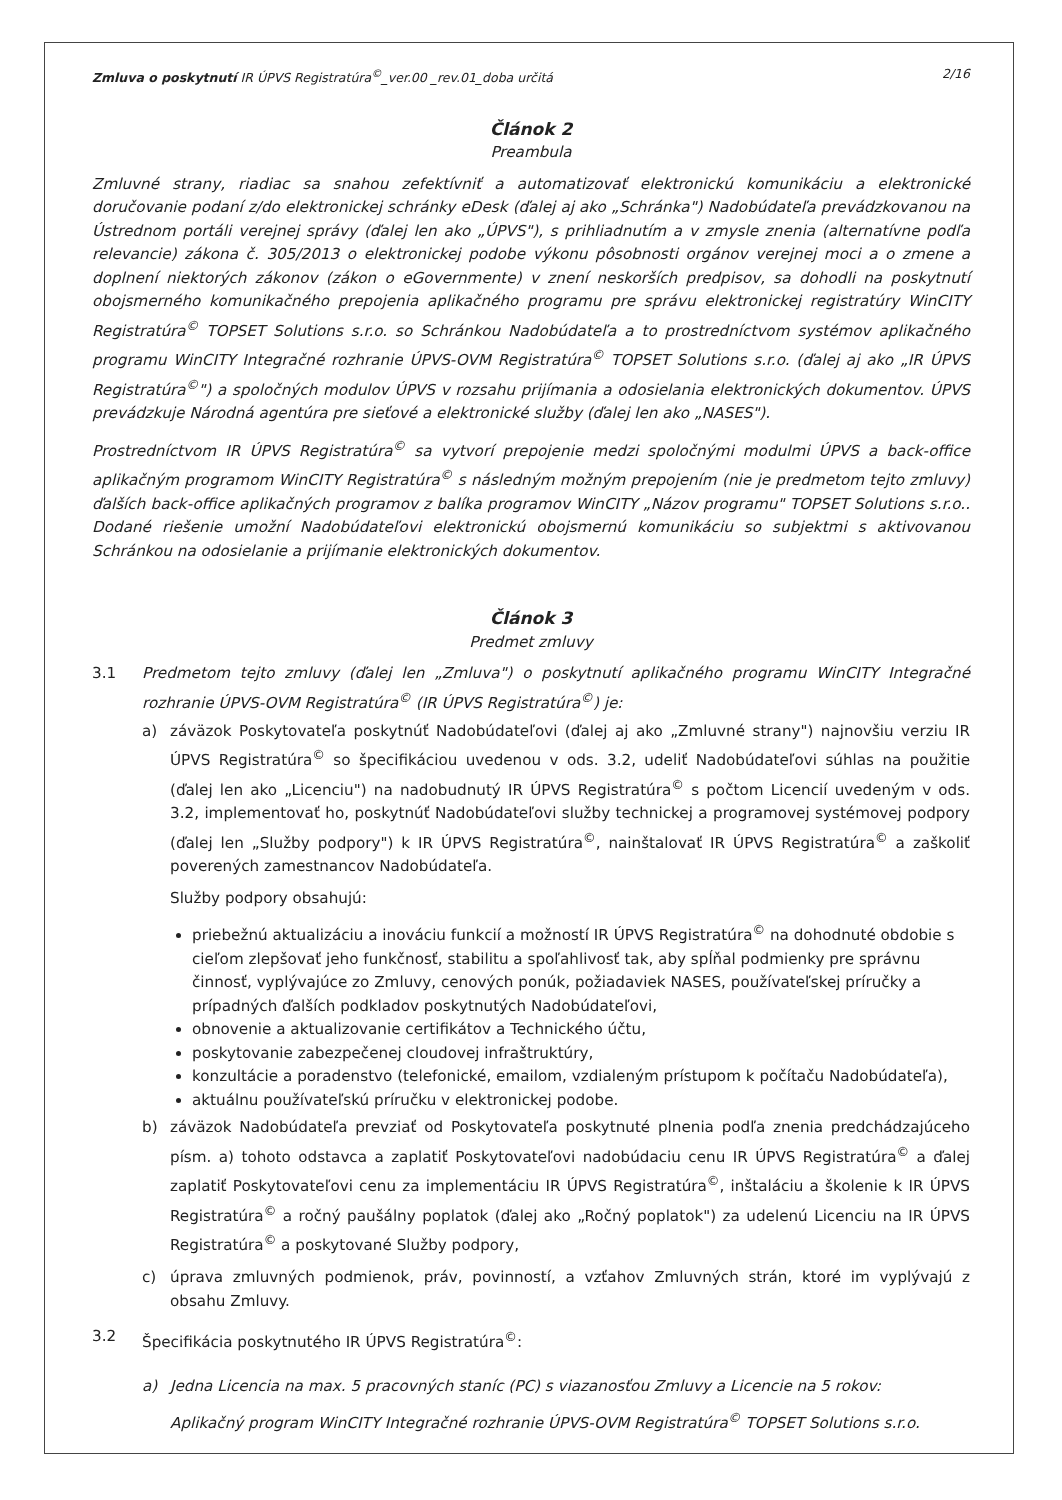Zmluva o poskytnutí IR ÚPVS Registratúra<sup>©</sup>_ver.00 _rev.01_doba určitá 2/16
Článok 2
Preambula
Zmluvné strany, riadiac sa snahou zefektívniť a automatizovať elektronickú komunikáciu a elektronické doručovanie podaní z/do elektronickej schránky eDesk (ďalej aj ako „Schránka") Nadobúdateľa prevádzkovanou na Ústrednom portáli verejnej správy (ďalej len ako „ÚPVS"), s prihliadnutím a v zmysle znenia (alternatívne podľa relevancie) zákona č. 305/2013 o elektronickej podobe výkonu pôsobnosti orgánov verejnej moci a o zmene a doplnení niektorých zákonov (zákon o eGovernmente) v znení neskorších predpisov, sa dohodli na poskytnutí obojsmerného komunikačného prepojenia aplikačného programu pre správu elektronickej registratúry WinCITY Registratúra<sup>©</sup> TOPSET Solutions s.r.o. so Schránkou Nadobúdateľa a to prostredníctvom systémov aplikačného programu WinCITY Integračné rozhranie ÚPVS-OVM Registratúra<sup>©</sup> TOPSET Solutions s.r.o. (ďalej aj ako „IR ÚPVS Registratúra<sup>©</sup>") a spoločných modulov ÚPVS v rozsahu prijímania a odosielania elektronických dokumentov. ÚPVS prevádzkuje Národná agentúra pre sieťové a elektronické služby (ďalej len ako „NASES").
Prostredníctvom IR ÚPVS Registratúra<sup>©</sup> sa vytvorí prepojenie medzi spoločnými modulmi ÚPVS a back-office aplikačným programom WinCITY Registratúra<sup>©</sup> s následným možným prepojením (nie je predmetom tejto zmluvy) ďalších back-office aplikačných programov z balíka programov WinCITY „Názov programu" TOPSET Solutions s.r.o.. Dodané riešenie umožní Nadobúdateľovi elektronickú obojsmernú komunikáciu so subjektmi s aktivovanou Schránkou na odosielanie a prijímanie elektronických dokumentov.
Článok 3
Predmet zmluvy
3.1 Predmetom tejto zmluvy (ďalej len „Zmluva") o poskytnutí aplikačného programu WinCITY Integračné rozhranie ÚPVS-OVM Registratúra<sup>©</sup> (IR ÚPVS Registratúra<sup>©</sup>) je:
a) záväzok Poskytovateľa poskytnúť Nadobúdateľovi (ďalej aj ako „Zmluvné strany") najnovšiu verziu IR ÚPVS Registratúra<sup>©</sup> so špecifikáciou uvedenou v ods. 3.2, udeliť Nadobúdateľovi súhlas na použitie (ďalej len ako „Licenciu") na nadobudnutý IR ÚPVS Registratúra<sup>©</sup> s počtom Licencií uvedeným v ods. 3.2, implementovať ho, poskytnúť Nadobúdateľovi služby technickej a programovej systémovej podpory (ďalej len „Služby podpory") k IR ÚPVS Registratúra<sup>©</sup>, nainštalovať IR ÚPVS Registratúra<sup>©</sup> a zaškoliť poverených zamestnancov Nadobúdateľa.
Služby podpory obsahujú:
priebežnú aktualizáciu a inováciu funkcií a možností IR ÚPVS Registratúra<sup>©</sup> na dohodnuté obdobie s cieľom zlepšovať jeho funkčnosť, stabilitu a spoľahlivosť tak, aby spĺňal podmienky pre správnu činnosť, vyplývajúce zo Zmluvy, cenových ponúk, požiadaviek NASES, používateľskej príručky a prípadných ďalších podkladov poskytnutých Nadobúdateľovi,
obnovenie a aktualizovanie certifikátov a Technického účtu,
poskytovanie zabezpečenej cloudovej infraštruktúry,
konzultácie a poradenstvo (telefonické, emailom, vzdialeným prístupom k počítaču Nadobúdateľa),
aktuálnu používateľskú príručku v elektronickej podobe.
b) záväzok Nadobúdateľa prevziať od Poskytovateľa poskytnuté plnenia podľa znenia predchádzajúceho písm. a) tohoto odstavca a zaplatiť Poskytovateľovi nadobúdaciu cenu IR ÚPVS Registratúra<sup>©</sup> a ďalej zaplatiť Poskytovateľovi cenu za implementáciu IR ÚPVS Registratúra<sup>©</sup>, inštaláciu a školenie k IR ÚPVS Registratúra<sup>©</sup> a ročný paušálny poplatok (ďalej ako „Ročný poplatok") za udelenú Licenciu na IR ÚPVS Registratúra<sup>©</sup> a poskytované Služby podpory,
c) úprava zmluvných podmienok, práv, povinností, a vzťahov Zmluvných strán, ktoré im vyplývajú z obsahu Zmluvy.
3.2 Špecifikácia poskytnutého IR ÚPVS Registratúra<sup>©</sup>:
a) Jedna Licencia na max. 5 pracovných staníc (PC) s viazanosťou Zmluvy a Licencie na 5 rokov:
Aplikačný program WinCITY Integračné rozhranie ÚPVS-OVM Registratúra<sup>©</sup> TOPSET Solutions s.r.o.